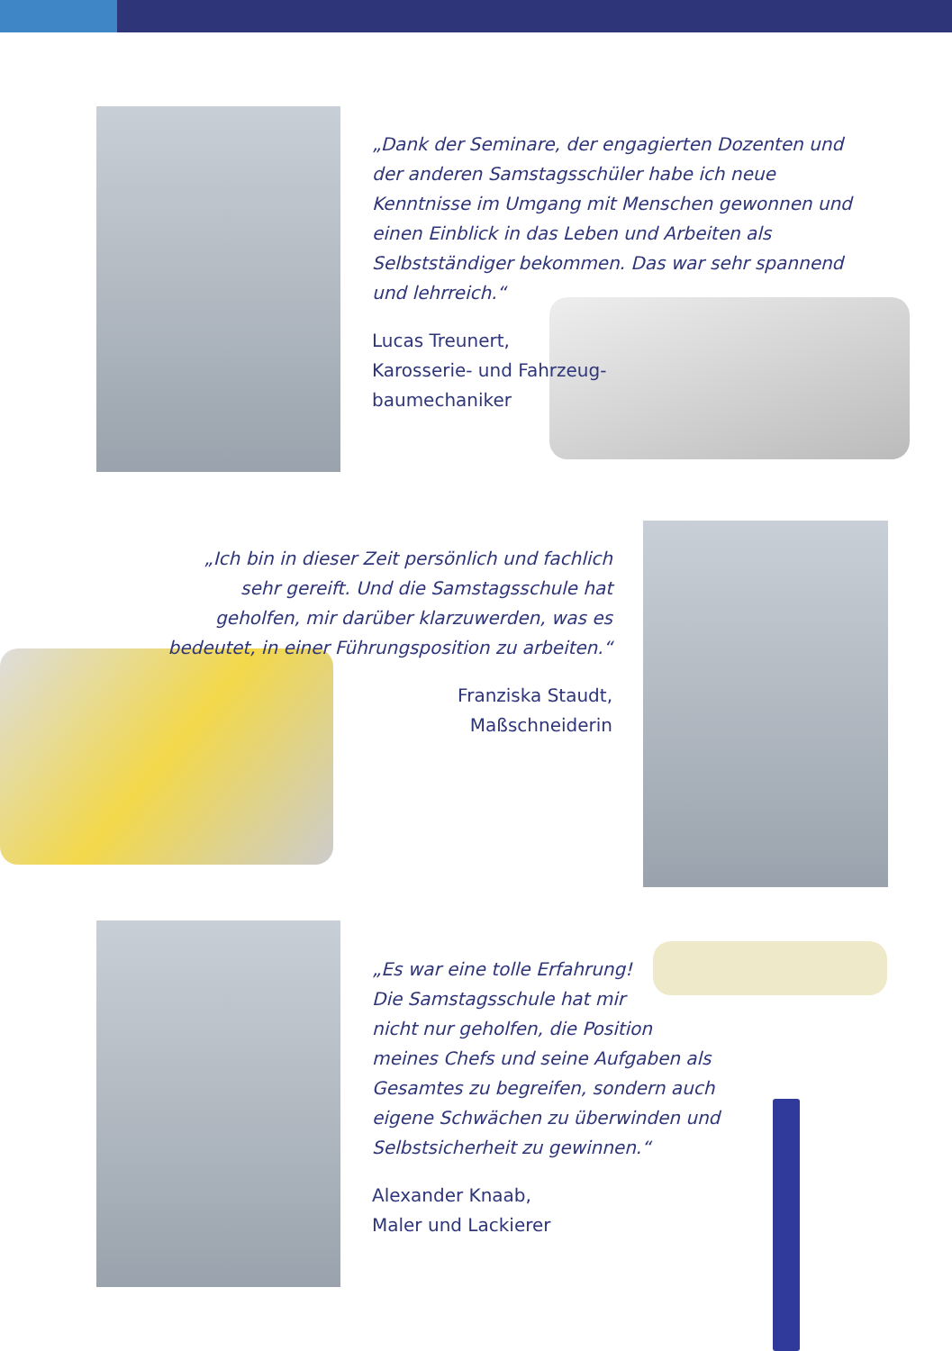„Dank der Seminare, der engagierten Dozenten und der anderen Samstagsschüler habe ich neue Kenntnisse im Umgang mit Menschen gewonnen und einen Einblick in das Leben und Arbeiten als Selbstständiger bekommen. Das war sehr spannend und lehrreich.“
Lucas Treunert,
Karosserie- und Fahrzeug-
baumechaniker
„Ich bin in dieser Zeit persönlich und fachlich sehr gereift. Und die Samstagsschule hat geholfen, mir darüber klarzuwerden, was es bedeutet, in einer Führungsposition zu arbeiten.“
Franziska Staudt,
Maßschneiderin
„Es war eine tolle Erfahrung!
Die Samstagsschule hat mir
nicht nur geholfen, die Position
meines Chefs und seine Aufgaben als
Gesamtes zu begreifen, sondern auch
eigene Schwächen zu überwinden und
Selbstsicherheit zu gewinnen.“
Alexander Knaab,
Maler und Lackierer